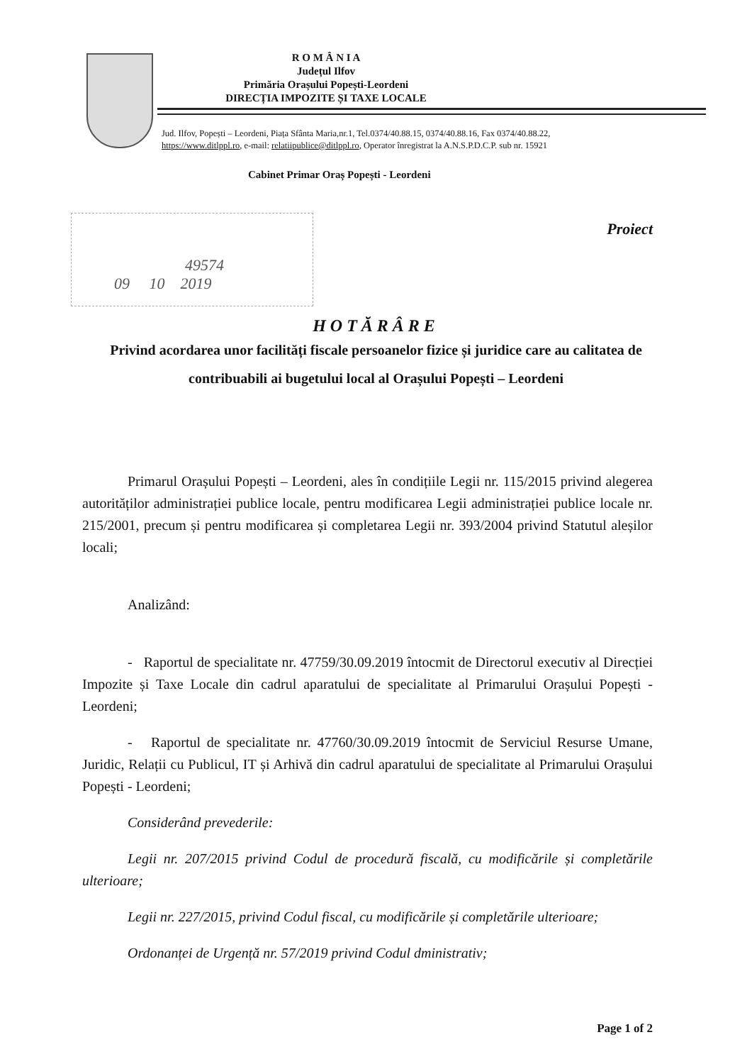R O M Â N I A
Județul Ilfov
Primăria Orașului Popești-Leordeni
DIRECȚIA IMPOZITE ȘI TAXE LOCALE
Jud. Ilfov, Popești – Leordeni, Piața Sfânta Maria,nr.1, Tel.0374/40.88.15, 0374/40.88.16, Fax 0374/40.88.22,
https://www.ditlppl.ro, e-mail: relatiipublice@ditlppl.ro, Operator înregistrat la A.N.S.P.D.C.P. sub nr. 15921
Cabinet Primar Oraș Popești - Leordeni
49574
09 10 2019
Proiect
HOTĂRÂRE
Privind acordarea unor facilități fiscale persoanelor fizice și juridice care au calitatea de contribuabili ai bugetului local al Orașului Popești – Leordeni
Primarul Orașului Popești – Leordeni, ales în condițiile Legii nr. 115/2015 privind alegerea autorităților administrației publice locale, pentru modificarea Legii administrației publice locale nr. 215/2001, precum și pentru modificarea și completarea Legii nr. 393/2004 privind Statutul aleșilor locali;
Analizând:
- Raportul de specialitate nr. 47759/30.09.2019 întocmit de Directorul executiv al Direcției Impozite și Taxe Locale din cadrul aparatului de specialitate al Primarului Orașului Popești - Leordeni;
- Raportul de specialitate nr. 47760/30.09.2019 întocmit de Serviciul Resurse Umane, Juridic, Relații cu Publicul, IT și Arhivă din cadrul aparatului de specialitate al Primarului Orașului Popești - Leordeni;
Considerând prevederile:
Legii nr. 207/2015 privind Codul de procedură fiscală, cu modificările și completările ulterioare;
Legii nr. 227/2015, privind Codul fiscal, cu modificările și completările ulterioare;
Ordonanței de Urgență nr. 57/2019 privind Codul dministrativ;
Page 1 of 2